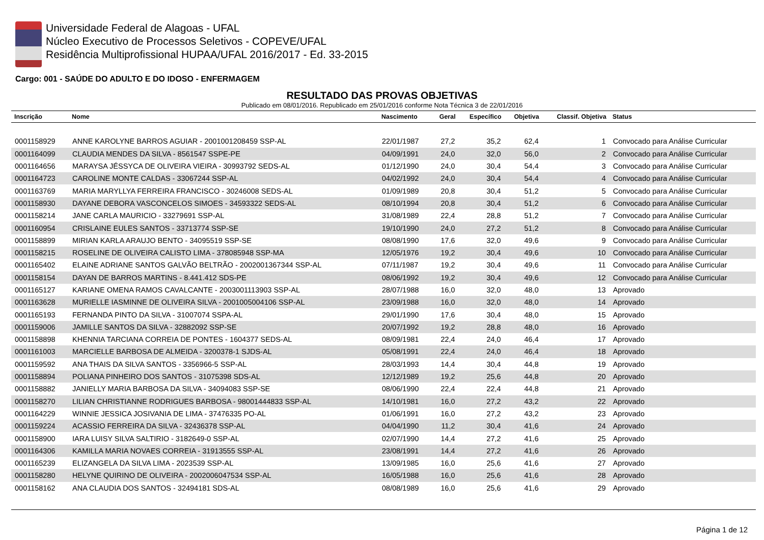Universidade Federal de Alagoas - UFAL
Núcleo Executivo de Processos Seletivos - COPEVE/UFAL
Residência Multiprofissional HUPAA/UFAL 2016/2017 - Ed. 33-2015
Cargo: 001 - SAÚDE DO ADULTO E DO IDOSO - ENFERMAGEM
RESULTADO DAS PROVAS OBJETIVAS
Publicado em 08/01/2016. Republicado em 25/01/2016 conforme Nota Técnica 3 de 22/01/2016
| Inscrição | Nome | Nascimento | Geral | Específico | Objetiva | Classif. Objetiva | Status |
| --- | --- | --- | --- | --- | --- | --- | --- |
| 0001158929 | ANNE KAROLYNE BARROS AGUIAR - 2001001208459 SSP-AL | 22/01/1987 | 27,2 | 35,2 | 62,4 | 1 | Convocado para Análise Curricular |
| 0001164099 | CLAUDIA MENDES DA SILVA - 8561547 SSPE-PE | 04/09/1991 | 24,0 | 32,0 | 56,0 | 2 | Convocado para Análise Curricular |
| 0001164656 | MARAYSA JÉSSYCA DE OLIVEIRA VIEIRA - 30993792 SEDS-AL | 01/12/1990 | 24,0 | 30,4 | 54,4 | 3 | Convocado para Análise Curricular |
| 0001164723 | CAROLINE MONTE CALDAS - 33067244 SSP-AL | 04/02/1992 | 24,0 | 30,4 | 54,4 | 4 | Convocado para Análise Curricular |
| 0001163769 | MARIA MARYLLYA FERREIRA FRANCISCO - 30246008 SEDS-AL | 01/09/1989 | 20,8 | 30,4 | 51,2 | 5 | Convocado para Análise Curricular |
| 0001158930 | DAYANE DEBORA VASCONCELOS SIMOES - 34593322 SEDS-AL | 08/10/1994 | 20,8 | 30,4 | 51,2 | 6 | Convocado para Análise Curricular |
| 0001158214 | JANE CARLA MAURICIO - 33279691 SSP-AL | 31/08/1989 | 22,4 | 28,8 | 51,2 | 7 | Convocado para Análise Curricular |
| 0001160954 | CRISLAINE EULES SANTOS - 33713774 SSP-SE | 19/10/1990 | 24,0 | 27,2 | 51,2 | 8 | Convocado para Análise Curricular |
| 0001158899 | MIRIAN KARLA ARAUJO BENTO - 34095519 SSP-SE | 08/08/1990 | 17,6 | 32,0 | 49,6 | 9 | Convocado para Análise Curricular |
| 0001158215 | ROSELINE DE OLIVEIRA CALISTO LIMA - 378085948 SSP-MA | 12/05/1976 | 19,2 | 30,4 | 49,6 | 10 | Convocado para Análise Curricular |
| 0001165402 | ELAINE ADRIANE SANTOS GALVÃO BELTRÃO - 2002001367344 SSP-AL | 07/11/1987 | 19,2 | 30,4 | 49,6 | 11 | Convocado para Análise Curricular |
| 0001158154 | DAYAN DE BARROS MARTINS - 8.441.412 SDS-PE | 08/06/1992 | 19,2 | 30,4 | 49,6 | 12 | Convocado para Análise Curricular |
| 0001165127 | KARIANE OMENA RAMOS CAVALCANTE - 2003001113903 SSP-AL | 28/07/1988 | 16,0 | 32,0 | 48,0 | 13 | Aprovado |
| 0001163628 | MURIELLE IASMINNE DE OLIVEIRA SILVA - 2001005004106 SSP-AL | 23/09/1988 | 16,0 | 32,0 | 48,0 | 14 | Aprovado |
| 0001165193 | FERNANDA PINTO DA SILVA - 31007074 SSPA-AL | 29/01/1990 | 17,6 | 30,4 | 48,0 | 15 | Aprovado |
| 0001159006 | JAMILLE SANTOS DA SILVA - 32882092 SSP-SE | 20/07/1992 | 19,2 | 28,8 | 48,0 | 16 | Aprovado |
| 0001158898 | KHENNIA TARCIANA CORREIA DE PONTES - 1604377 SEDS-AL | 08/09/1981 | 22,4 | 24,0 | 46,4 | 17 | Aprovado |
| 0001161003 | MARCIELLE BARBOSA DE ALMEIDA - 3200378-1 SJDS-AL | 05/08/1991 | 22,4 | 24,0 | 46,4 | 18 | Aprovado |
| 0001159592 | ANA THAIS DA SILVA SANTOS - 3356966-5 SSP-AL | 28/03/1993 | 14,4 | 30,4 | 44,8 | 19 | Aprovado |
| 0001158894 | POLIANA PINHEIRO DOS SANTOS - 31075398 SDS-AL | 12/12/1989 | 19,2 | 25,6 | 44,8 | 20 | Aprovado |
| 0001158882 | JANIELLY MARIA BARBOSA DA SILVA - 34094083 SSP-SE | 08/06/1990 | 22,4 | 22,4 | 44,8 | 21 | Aprovado |
| 0001158270 | LILIAN CHRISTIANNE RODRIGUES BARBOSA - 98001444833 SSP-AL | 14/10/1981 | 16,0 | 27,2 | 43,2 | 22 | Aprovado |
| 0001164229 | WINNIE JESSICA JOSIVANIA DE LIMA - 37476335 PO-AL | 01/06/1991 | 16,0 | 27,2 | 43,2 | 23 | Aprovado |
| 0001159224 | ACASSIO FERREIRA DA SILVA - 32436378 SSP-AL | 04/04/1990 | 11,2 | 30,4 | 41,6 | 24 | Aprovado |
| 0001158900 | IARA LUISY SILVA SALTIRIO - 3182649-0 SSP-AL | 02/07/1990 | 14,4 | 27,2 | 41,6 | 25 | Aprovado |
| 0001164306 | KAMILLA MARIA NOVAES CORREIA - 31913555 SSP-AL | 23/08/1991 | 14,4 | 27,2 | 41,6 | 26 | Aprovado |
| 0001165239 | ELIZANGELA DA SILVA LIMA - 2023539 SSP-AL | 13/09/1985 | 16,0 | 25,6 | 41,6 | 27 | Aprovado |
| 0001158280 | HELYNE QUIRINO DE OLIVEIRA - 2002006047534 SSP-AL | 16/05/1988 | 16,0 | 25,6 | 41,6 | 28 | Aprovado |
| 0001158162 | ANA CLAUDIA DOS SANTOS - 32494181 SDS-AL | 08/08/1989 | 16,0 | 25,6 | 41,6 | 29 | Aprovado |
Página 1 de 12